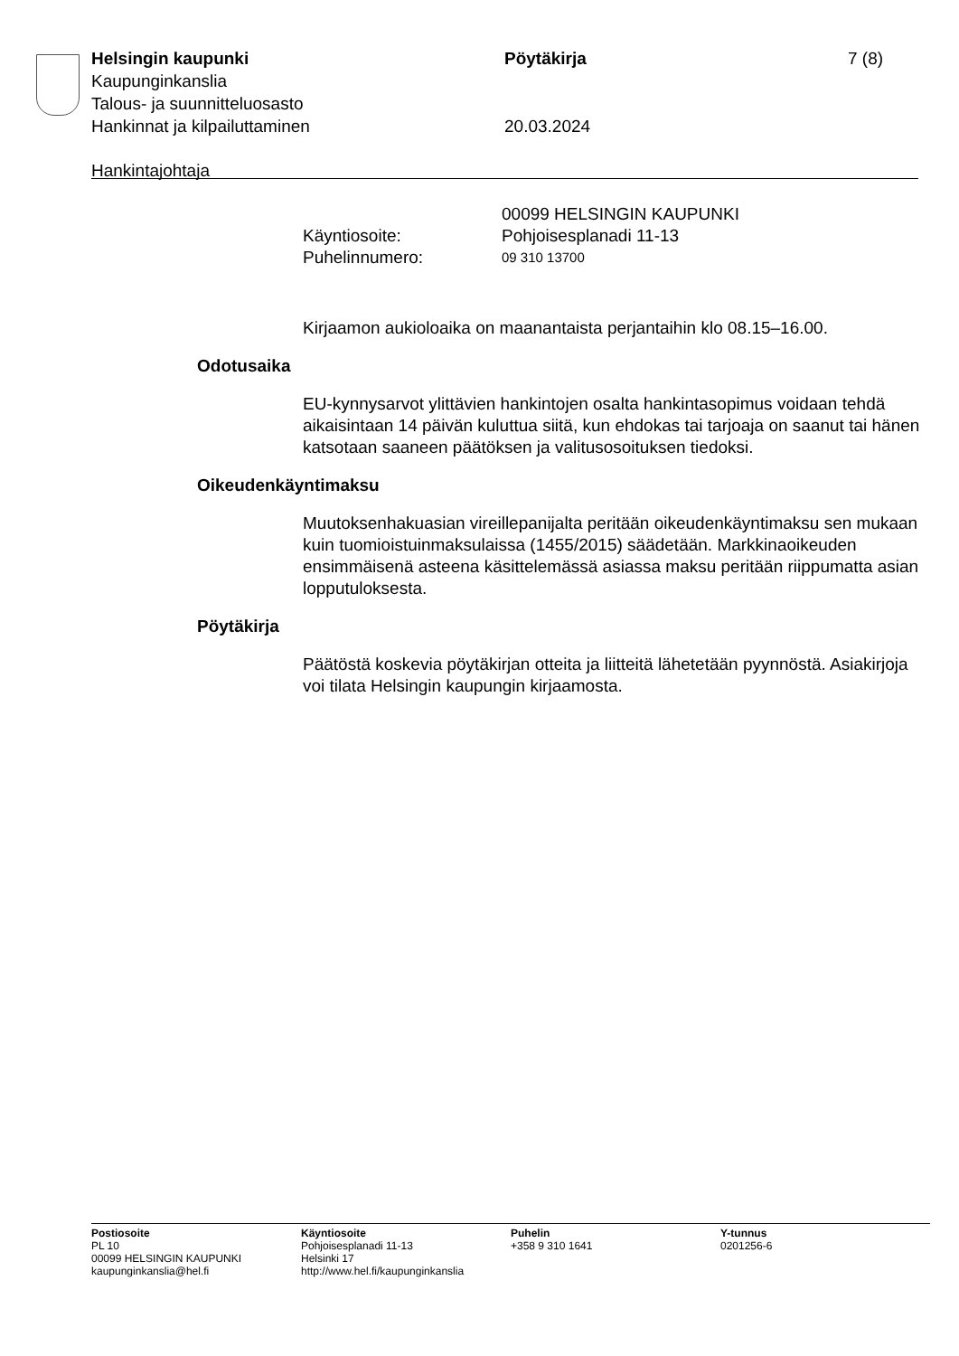Helsingin kaupunki Pöytäkirja 7 (8)
Kaupunginkanslia
Talous- ja suunnitteluosasto
Hankinnat ja kilpailuttaminen 20.03.2024
Hankintajohtaja
00099 HELSINGIN KAUPUNKI
Käyntiosoite: Pohjoisesplanadi 11-13
Puhelinnumero:
09 310 13700
Kirjaamon aukioloaika on maanantaista perjantaihin klo 08.15–16.00.
Odotusaika
EU-kynnysarvot ylittävien hankintojen osalta hankintasopimus voidaan tehdä aikaisintaan 14 päivän kuluttua siitä, kun ehdokas tai tarjoaja on saanut tai hänen katsotaan saaneen päätöksen ja valitusosoituksen tiedoksi.
Oikeudenkäyntimaksu
Muutoksenhakuasian vireillepanijalta peritään oikeudenkäyntimaksu sen mukaan kuin tuomioistuinmaksulaissa (1455/2015) säädetään. Markkinaoikeuden ensimmäisenä asteena käsittelemässä asiassa maksu peritään riippumatta asian lopputuloksesta.
Pöytäkirja
Päätöstä koskevia pöytäkirjan otteita ja liitteitä lähetetään pyynnöstä. Asiakirjoja voi tilata Helsingin kaupungin kirjaamosta.
Postiosoite
PL 10
00099 HELSINGIN KAUPUNKI
kaupunginkanslia@hel.fi
Käyntiosoite
Pohjoisesplanadi 11-13
Helsinki 17
http://www.hel.fi/kaupunginkanslia
Puhelin
+358 9 310 1641
Y-tunnus
0201256-6